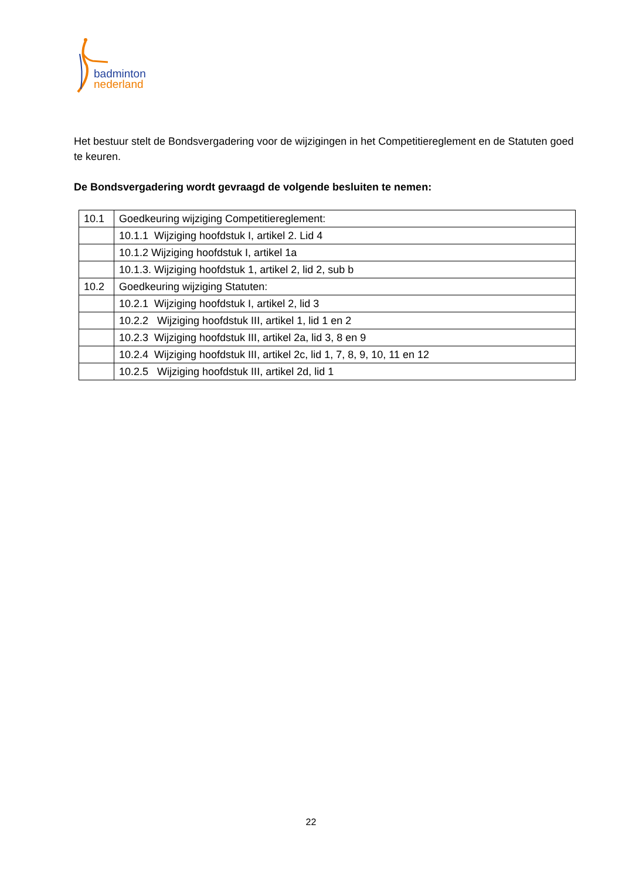badminton
nederland
Het bestuur stelt de Bondsvergadering voor de wijzigingen in het Competitiereglement en de Statuten goed te keuren.
De Bondsvergadering wordt gevraagd de volgende besluiten te nemen:
| 10.1 | Goedkeuring wijziging Competitiereglement: |
| | 10.1.1 Wijziging hoofdstuk I, artikel 2. Lid 4 |
| | 10.1.2 Wijziging hoofdstuk I, artikel 1a |
| | 10.1.3. Wijziging hoofdstuk 1, artikel 2, lid 2, sub b |
| 10.2 | Goedkeuring wijziging Statuten: |
| | 10.2.1 Wijziging hoofdstuk I, artikel 2, lid 3 |
| | 10.2.2 Wijziging hoofdstuk III, artikel 1, lid 1 en 2 |
| | 10.2.3 Wijziging hoofdstuk III, artikel 2a, lid 3, 8 en 9 |
| | 10.2.4 Wijziging hoofdstuk III, artikel 2c, lid 1, 7, 8, 9, 10, 11 en 12 |
| | 10.2.5 Wijziging hoofdstuk III, artikel 2d, lid 1 |
22